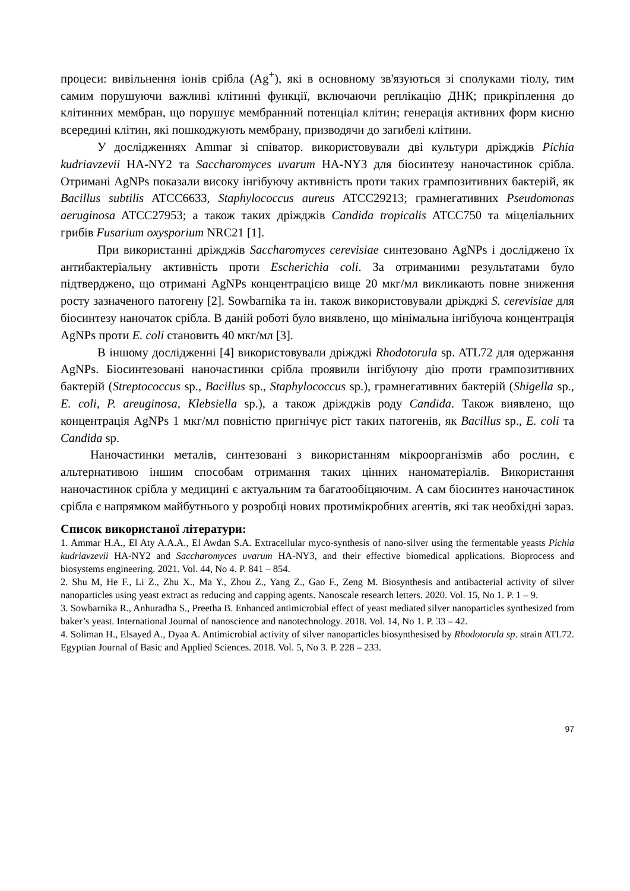процеси: вивільнення іонів срібла (Ag<sup>+</sup>), які в основному зв'язуються зі сполуками тіолу, тим самим порушуючи важливі клітинні функції, включаючи реплікацію ДНК; прикріплення до клітинних мембран, що порушує мембранний потенціал клітин; генерація активних форм кисню всередині клітин, які пошкоджують мембрану, призводячи до загибелі клітини.
У дослідженнях Ammar зі співатор. використовували дві культури дріжджів Pichia kudriavzevii HA-NY2 та Saccharomyces uvarum HA-NY3 для біосинтезу наночастинок срібла. Отримані AgNPs показали високу інгібуючу активність проти таких грампозитивних бактерій, як Bacillus subtilis ATCC6633, Staphylococcus aureus ATCC29213; грамнегативних Pseudomonas aeruginosa ATCC27953; а також таких дріжджів Candida tropicalis ATCC750 та міцеліальних грибів Fusarium oxysporium NRC21 [1].
При використанні дріжджів Saccharomyces cerevisiae синтезовано AgNPs і досліджено їх антибактеріальну активність проти Escherichia coli. За отриманими результатами було підтверджено, що отримані AgNPs концентрацією вище 20 мкг/мл викликають повне зниження росту зазначеного патогену [2]. Sowbarnika та ін. також використовували дріжджі S. cerevisiae для біосинтезу наночаток срібла. В даній роботі було виявлено, що мінімальна інгібуюча концентрація AgNPs проти E. coli становить 40 мкг/мл [3].
В іншому дослідженні [4] використовували дріжджі Rhodotorula sp. ATL72 для одержання AgNPs. Біосинтезовані наночастинки срібла проявили інгібуючу дію проти грампозитивних бактерій (Streptococcus sp., Bacillus sp., Staphylococcus sp.), грамнегативних бактерій (Shigella sp., E. coli, P. areuginosa, Klebsiella sp.), а також дріжджів роду Candida. Також виявлено, що концентрація AgNPs 1 мкг/мл повністю пригнічує ріст таких патогенів, як Bacillus sp., E. coli та Candida sp.
Наночастинки металів, синтезовані з використанням мікроорганізмів або рослин, є альтернативою іншим способам отримання таких цінних наноматеріалів. Використання наночастинок срібла у медицині є актуальним та багатообіцяючим. А сам біосинтез наночастинок срібла є напрямком майбутнього у розробці нових протимікробних агентів, які так необхідні зараз.
Список використаної літератури:
1. Ammar H.A., El Aty A.A.A., El Awdan S.A. Extracellular myco-synthesis of nano-silver using the fermentable yeasts Pichia kudriavzevii HA-NY2 and Saccharomyces uvarum HA-NY3, and their effective biomedical applications. Bioprocess and biosystems engineering. 2021. Vol. 44, No 4. P. 841 – 854.
2. Shu M, He F., Li Z., Zhu X., Ma Y., Zhou Z., Yang Z., Gao F., Zeng M. Biosynthesis and antibacterial activity of silver nanoparticles using yeast extract as reducing and capping agents. Nanoscale research letters. 2020. Vol. 15, No 1. P. 1 – 9.
3. Sowbarnika R., Anhuradha S., Preetha B. Enhanced antimicrobial effect of yeast mediated silver nanoparticles synthesized from baker’s yeast. International Journal of nanoscience and nanotechnology. 2018. Vol. 14, No 1. P. 33 – 42.
4. Soliman H., Elsayed A., Dyaa A. Antimicrobial activity of silver nanoparticles biosynthesised by Rhodotorula sp. strain ATL72. Egyptian Journal of Basic and Applied Sciences. 2018. Vol. 5, No 3. P. 228 – 233.
97